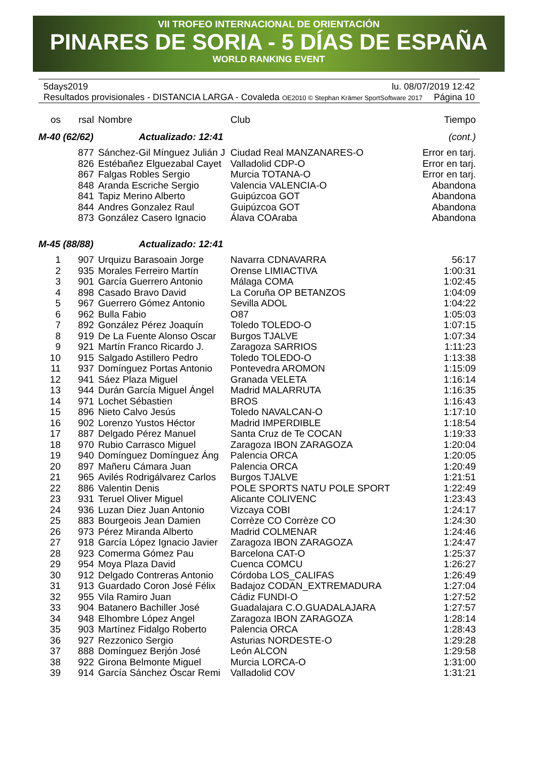VII TROFEO INTERNACIONAL DE ORIENTACIÓN
PINARES DE SORIA - 5 DÍAS DE ESPAÑA
WORLD RANKING EVENT
5days2019 lu. 08/07/2019 12:42
Resultados provisionales - DISTANCIA LARGA - Covaleda OE2010 © Stephan Krämer SportSoftware 2017 Página 10
| os | rsal | Nombre | Club | Tiempo |
| --- | --- | --- | --- | --- |
| M-40 (62/62) Actualizado: 12:41 | | | | (cont.) |
| | 877 | Sánchez-Gil Mínguez Julián J | Ciudad Real MANZANARES-O | Error en tarj. |
| | 826 | Estébañez Elguezabal Cayet | Valladolid CDP-O | Error en tarj. |
| | 867 | Falgas Robles Sergio | Murcia TOTANA-O | Error en tarj. |
| | 848 | Aranda Escriche Sergio | Valencia VALENCIA-O | Abandona |
| | 841 | Tapiz Merino Alberto | Guipúzcoa GOT | Abandona |
| | 844 | Andres Gonzalez Raul | Guipúzcoa GOT | Abandona |
| | 873 | González Casero Ignacio | Álava COAraba | Abandona |
| M-45 (88/88) Actualizado: 12:41 | | | | |
| 1 | 907 | Urquizu Barasoain Jorge | Navarra CDNAVARRA | 56:17 |
| 2 | 935 | Morales Ferreiro Martín | Orense LIMIACTIVA | 1:00:31 |
| 3 | 901 | García Guerrero Antonio | Málaga COMA | 1:02:45 |
| 4 | 898 | Casado Bravo David | La Coruña OP BETANZOS | 1:04:09 |
| 5 | 967 | Guerrero Gómez Antonio | Sevilla ADOL | 1:04:22 |
| 6 | 962 | Bulla Fabio | O87 | 1:05:03 |
| 7 | 892 | González Pérez Joaquín | Toledo TOLEDO-O | 1:07:15 |
| 8 | 919 | De La Fuente Alonso Oscar | Burgos TJALVE | 1:07:34 |
| 9 | 921 | Martín Franco Ricardo J. | Zaragoza SARRIOS | 1:11:23 |
| 10 | 915 | Salgado Astillero Pedro | Toledo TOLEDO-O | 1:13:38 |
| 11 | 937 | Domínguez Portas Antonio | Pontevedra AROMON | 1:15:09 |
| 12 | 941 | Sáez Plaza Miguel | Granada VELETA | 1:16:14 |
| 13 | 944 | Durán García Miguel Ángel | Madrid MALARRUTA | 1:16:35 |
| 14 | 971 | Lochet Sébastien | BROS | 1:16:43 |
| 15 | 896 | Nieto Calvo Jesús | Toledo NAVALCAN-O | 1:17:10 |
| 16 | 902 | Lorenzo Yustos Héctor | Madrid IMPERDIBLE | 1:18:54 |
| 17 | 887 | Delgado Pérez Manuel | Santa Cruz de Te COCAN | 1:19:33 |
| 18 | 970 | Rubio Carrasco Miguel | Zaragoza IBON ZARAGOZA | 1:20:04 |
| 19 | 940 | Domínguez Domínguez Áng | Palencia ORCA | 1:20:05 |
| 20 | 897 | Mañeru Cámara Juan | Palencia ORCA | 1:20:49 |
| 21 | 965 | Avilés Rodrigálvarez Carlos | Burgos TJALVE | 1:21:51 |
| 22 | 886 | Valentin Denis | POLE SPORTS NATU POLE SPORT | 1:22:49 |
| 23 | 931 | Teruel Oliver Miguel | Alicante COLIVENC | 1:23:43 |
| 24 | 936 | Luzan Diez Juan Antonio | Vizcaya COBI | 1:24:17 |
| 25 | 883 | Bourgeois Jean Damien | Corrèze CO Corrèze CO | 1:24:30 |
| 26 | 973 | Pérez Miranda Alberto | Madrid COLMENAR | 1:24:46 |
| 27 | 918 | García López Ignacio Javier | Zaragoza IBON ZARAGOZA | 1:24:47 |
| 28 | 923 | Comerma Gómez Pau | Barcelona CAT-O | 1:25:37 |
| 29 | 954 | Moya Plaza David | Cuenca COMCU | 1:26:27 |
| 30 | 912 | Delgado Contreras Antonio | Córdoba LOS_CALIFAS | 1:26:49 |
| 31 | 913 | Guardado Coron José Félix | Badajoz CODAN_EXTREMADURA | 1:27:04 |
| 32 | 955 | Vila Ramiro Juan | Cádiz FUNDI-O | 1:27:52 |
| 33 | 904 | Batanero Bachiller José | Guadalajara C.O.GUADALAJARA | 1:27:57 |
| 34 | 948 | Elhombre López Angel | Zaragoza IBON ZARAGOZA | 1:28:14 |
| 35 | 903 | Martínez Fidalgo Roberto | Palencia ORCA | 1:28:43 |
| 36 | 927 | Rezzonico Sergio | Asturias NORDESTE-O | 1:29:28 |
| 37 | 888 | Domínguez Berjón José | León ALCON | 1:29:58 |
| 38 | 922 | Girona Belmonte Miguel | Murcia LORCA-O | 1:31:00 |
| 39 | 914 | García Sánchez Óscar Remi | Valladolid COV | 1:31:21 |